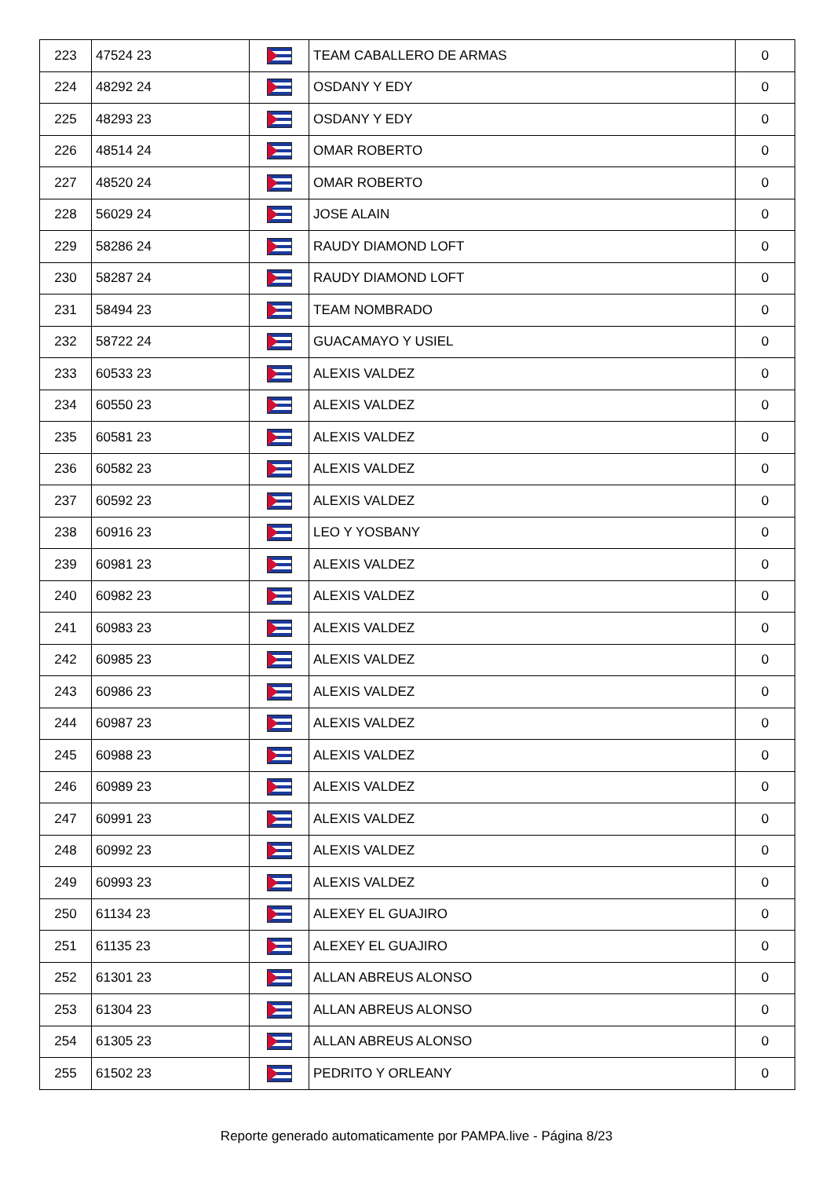| 223 | 47524 23 | | TEAM CABALLERO DE ARMAS | 0 |
| 224 | 48292 24 | | OSDANY Y EDY | 0 |
| 225 | 48293 23 | | OSDANY Y EDY | 0 |
| 226 | 48514 24 | | OMAR ROBERTO | 0 |
| 227 | 48520 24 | | OMAR ROBERTO | 0 |
| 228 | 56029 24 | | JOSE ALAIN | 0 |
| 229 | 58286 24 | | RAUDY DIAMOND LOFT | 0 |
| 230 | 58287 24 | | RAUDY DIAMOND LOFT | 0 |
| 231 | 58494 23 | | TEAM NOMBRADO | 0 |
| 232 | 58722 24 | | GUACAMAYO Y USIEL | 0 |
| 233 | 60533 23 | | ALEXIS VALDEZ | 0 |
| 234 | 60550 23 | | ALEXIS VALDEZ | 0 |
| 235 | 60581 23 | | ALEXIS VALDEZ | 0 |
| 236 | 60582 23 | | ALEXIS VALDEZ | 0 |
| 237 | 60592 23 | | ALEXIS VALDEZ | 0 |
| 238 | 60916 23 | | LEO Y YOSBANY | 0 |
| 239 | 60981 23 | | ALEXIS VALDEZ | 0 |
| 240 | 60982 23 | | ALEXIS VALDEZ | 0 |
| 241 | 60983 23 | | ALEXIS VALDEZ | 0 |
| 242 | 60985 23 | | ALEXIS VALDEZ | 0 |
| 243 | 60986 23 | | ALEXIS VALDEZ | 0 |
| 244 | 60987 23 | | ALEXIS VALDEZ | 0 |
| 245 | 60988 23 | | ALEXIS VALDEZ | 0 |
| 246 | 60989 23 | | ALEXIS VALDEZ | 0 |
| 247 | 60991 23 | | ALEXIS VALDEZ | 0 |
| 248 | 60992 23 | | ALEXIS VALDEZ | 0 |
| 249 | 60993 23 | | ALEXIS VALDEZ | 0 |
| 250 | 61134 23 | | ALEXEY EL GUAJIRO | 0 |
| 251 | 61135 23 | | ALEXEY EL GUAJIRO | 0 |
| 252 | 61301 23 | | ALLAN ABREUS ALONSO | 0 |
| 253 | 61304 23 | | ALLAN ABREUS ALONSO | 0 |
| 254 | 61305 23 | | ALLAN ABREUS ALONSO | 0 |
| 255 | 61502 23 | | PEDRITO Y ORLEANY | 0 |
Reporte generado automaticamente por PAMPA.live - Página 8/23